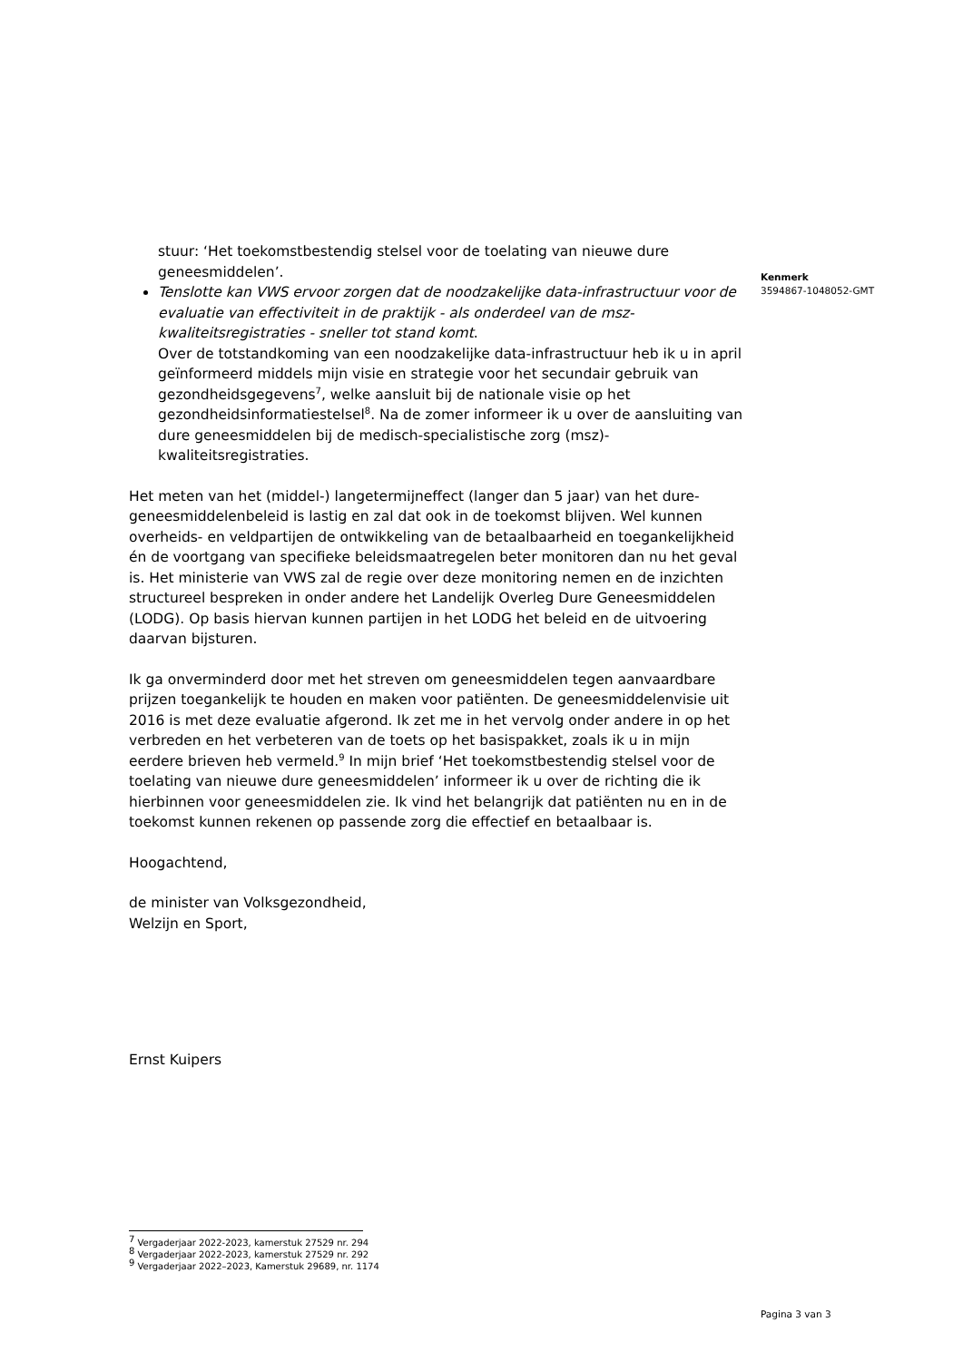stuur: ‘Het toekomstbestendig stelsel voor de toelating van nieuwe dure geneesmiddelen’.
Tenslotte kan VWS ervoor zorgen dat de noodzakelijke data-infrastructuur voor de evaluatie van effectiviteit in de praktijk - als onderdeel van de msz-kwaliteitsregistraties - sneller tot stand komt.
Over de totstandkoming van een noodzakelijke data-infrastructuur heb ik u in april geïnformeerd middels mijn visie en strategie voor het secundair gebruik van gezondheidsgegevens<sup>7</sup>, welke aansluit bij de nationale visie op het gezondheidsinformatiestelsel<sup>8</sup>. Na de zomer informeer ik u over de aansluiting van dure geneesmiddelen bij de medisch-specialistische zorg (msz)-kwaliteitsregistraties.
Het meten van het (middel-) langetermijneffect (langer dan 5 jaar) van het dure-geneesmiddelenbeleid is lastig en zal dat ook in de toekomst blijven. Wel kunnen overheids- en veldpartijen de ontwikkeling van de betaalbaarheid en toegankelijkheid én de voortgang van specifieke beleidsmaatregelen beter monitoren dan nu het geval is. Het ministerie van VWS zal de regie over deze monitoring nemen en de inzichten structureel bespreken in onder andere het Landelijk Overleg Dure Geneesmiddelen (LODG). Op basis hiervan kunnen partijen in het LODG het beleid en de uitvoering daarvan bijsturen.
Ik ga onverminderd door met het streven om geneesmiddelen tegen aanvaardbare prijzen toegankelijk te houden en maken voor patiënten. De geneesmiddelenvisie uit 2016 is met deze evaluatie afgerond. Ik zet me in het vervolg onder andere in op het verbreden en het verbeteren van de toets op het basispakket, zoals ik u in mijn eerdere brieven heb vermeld.<sup>9</sup> In mijn brief ‘Het toekomstbestendig stelsel voor de toelating van nieuwe dure geneesmiddelen’ informeer ik u over de richting die ik hierbinnen voor geneesmiddelen zie. Ik vind het belangrijk dat patiënten nu en in de toekomst kunnen rekenen op passende zorg die effectief en betaalbaar is.
Hoogachtend,
de minister van Volksgezondheid,
Welzijn en Sport,
Ernst Kuipers
Kenmerk
3594867-1048052-GMT
<sup>7</sup> Vergaderjaar 2022-2023, kamerstuk 27529 nr. 294
<sup>8</sup> Vergaderjaar 2022-2023, kamerstuk 27529 nr. 292
<sup>9</sup> Vergaderjaar 2022–2023, Kamerstuk 29689, nr. 1174
Pagina 3 van 3